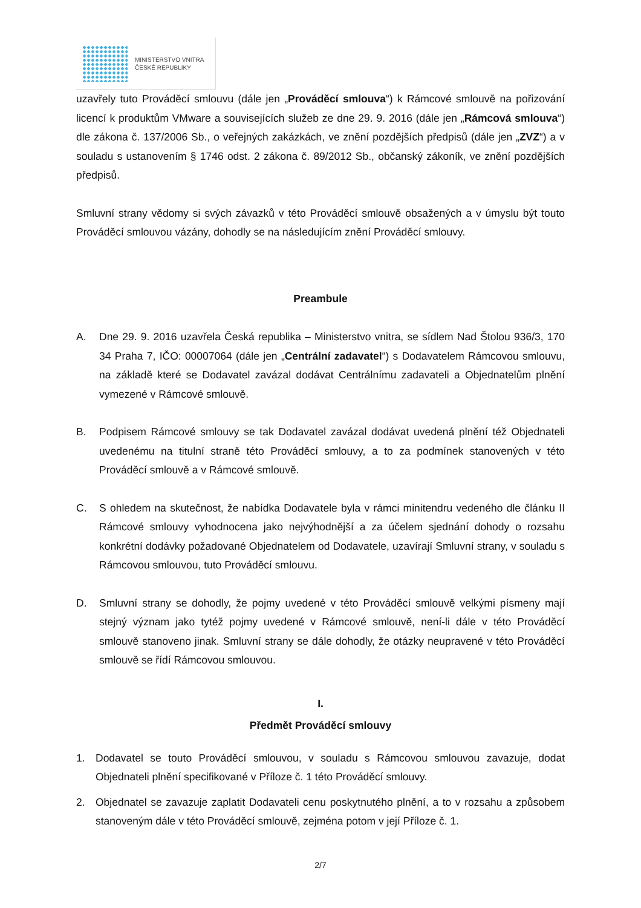MINISTERSTVO VNITRA
ČESKÉ REPUBLIKY
uzavřely tuto Prováděcí smlouvu (dále jen „Prováděcí smlouva“) k Rámcové smlouvě na pořizování licencí k produktům VMware a souvisejících služeb ze dne 29. 9. 2016 (dále jen „Rámcová smlouva“) dle zákona č. 137/2006 Sb., o veřejných zakázkách, ve znění pozdějších předpisů (dále jen „ZVZ“) a v souladu s ustanovením § 1746 odst. 2 zákona č. 89/2012 Sb., občanský zákoník, ve znění pozdějších předpisů.
Smluvní strany vědomy si svých závazků v této Prováděcí smlouvě obsažených a v úmyslu být touto Prováděcí smlouvou vázány, dohodly se na následujícím znění Prováděcí smlouvy.
Preambule
A. Dne 29. 9. 2016 uzavřela Česká republika – Ministerstvo vnitra, se sídlem Nad Štolou 936/3, 170 34 Praha 7, IČO: 00007064 (dále jen „Centrální zadavatel“) s Dodavatelem Rámcovou smlouvu, na základě které se Dodavatel zavázal dodávat Centrálnímu zadavateli a Objednatelům plnění vymezené v Rámcové smlouvě.
B. Podpisem Rámcové smlouvy se tak Dodavatel zavázal dodávat uvedená plnění též Objednateli uvedenému na titulní straně této Prováděcí smlouvy, a to za podmínek stanovených v této Prováděcí smlouvě a v Rámcové smlouvě.
C. S ohledem na skutečnost, že nabídka Dodavatele byla v rámci minitendru vedeného dle článku II Rámcové smlouvy vyhodnocena jako nejvýhodnější a za účelem sjednání dohody o rozsahu konkrétní dodávky požadované Objednatelem od Dodavatele, uzavírají Smluvní strany, v souladu s Rámcovou smlouvou, tuto Prováděcí smlouvu.
D. Smluvní strany se dohodly, že pojmy uvedené v této Prováděcí smlouvě velkými písmeny mají stejný význam jako tytéž pojmy uvedené v Rámcové smlouvě, není-li dále v této Prováděcí smlouvě stanoveno jinak. Smluvní strany se dále dohodly, že otázky neupravené v této Prováděcí smlouvě se řídí Rámcovou smlouvou.
I.
Předmět Prováděcí smlouvy
1. Dodavatel se touto Prováděcí smlouvou, v souladu s Rámcovou smlouvou zavazuje, dodat Objednateli plnění specifikované v Příloze č. 1 této Prováděcí smlouvy.
2. Objednatel se zavazuje zaplatit Dodavateli cenu poskytnutého plnění, a to v rozsahu a způsobem stanoveným dále v této Prováděcí smlouvě, zejména potom v její Příloze č. 1.
2/7